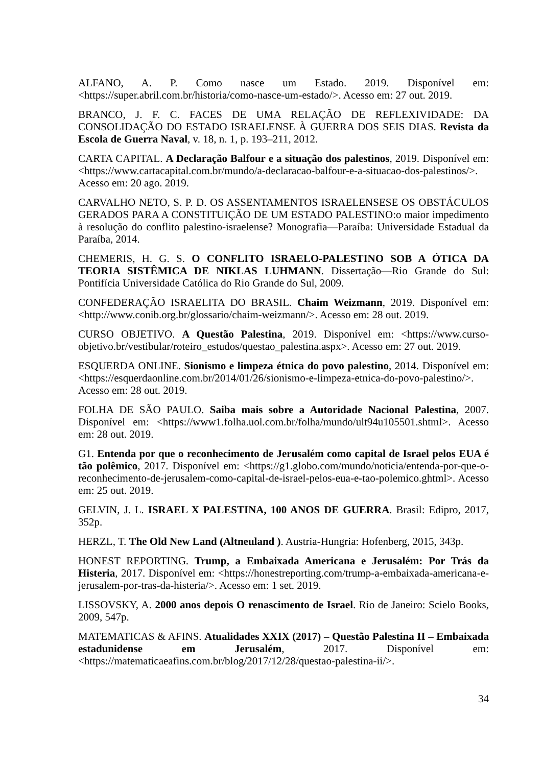ALFANO, A. P. Como nasce um Estado. 2019. Disponível em: <https://super.abril.com.br/historia/como-nasce-um-estado/>. Acesso em: 27 out. 2019.
BRANCO, J. F. C. FACES DE UMA RELAÇÃO DE REFLEXIVIDADE: DA CONSOLIDAÇÃO DO ESTADO ISRAELENSE À GUERRA DOS SEIS DIAS. Revista da Escola de Guerra Naval, v. 18, n. 1, p. 193–211, 2012.
CARTA CAPITAL. A Declaração Balfour e a situação dos palestinos, 2019. Disponível em: <https://www.cartacapital.com.br/mundo/a-declaracao-balfour-e-a-situacao-dos-palestinos/>. Acesso em: 20 ago. 2019.
CARVALHO NETO, S. P. D. OS ASSENTAMENTOS ISRAELENSESE OS OBSTÁCULOS GERADOS PARA A CONSTITUIÇÃO DE UM ESTADO PALESTINO:o maior impedimento à resolução do conflito palestino-israelense? Monografia—Paraíba: Universidade Estadual da Paraíba, 2014.
CHEMERIS, H. G. S. O CONFLITO ISRAELO-PALESTINO SOB A ÓTICA DA TEORIA SISTÊMICA DE NIKLAS LUHMANN. Dissertação—Rio Grande do Sul: Pontifícia Universidade Católica do Rio Grande do Sul, 2009.
CONFEDERAÇÃO ISRAELITA DO BRASIL. Chaim Weizmann, 2019. Disponível em: <http://www.conib.org.br/glossario/chaim-weizmann/>. Acesso em: 28 out. 2019.
CURSO OBJETIVO. A Questão Palestina, 2019. Disponível em: <https://www.curso-objetivo.br/vestibular/roteiro_estudos/questao_palestina.aspx>. Acesso em: 27 out. 2019.
ESQUERDA ONLINE. Sionismo e limpeza étnica do povo palestino, 2014. Disponível em: <https://esquerdaonline.com.br/2014/01/26/sionismo-e-limpeza-etnica-do-povo-palestino/>. Acesso em: 28 out. 2019.
FOLHA DE SÃO PAULO. Saiba mais sobre a Autoridade Nacional Palestina, 2007. Disponível em: <https://www1.folha.uol.com.br/folha/mundo/ult94u105501.shtml>. Acesso em: 28 out. 2019.
G1. Entenda por que o reconhecimento de Jerusalém como capital de Israel pelos EUA é tão polêmico, 2017. Disponível em: <https://g1.globo.com/mundo/noticia/entenda-por-que-o-reconhecimento-de-jerusalem-como-capital-de-israel-pelos-eua-e-tao-polemico.ghtml>. Acesso em: 25 out. 2019.
GELVIN, J. L. ISRAEL X PALESTINA, 100 ANOS DE GUERRA. Brasil: Edipro, 2017, 352p.
HERZL, T. The Old New Land (Altneuland ). Austria-Hungria: Hofenberg, 2015, 343p.
HONEST REPORTING. Trump, a Embaixada Americana e Jerusalém: Por Trás da Histeria, 2017. Disponível em: <https://honestreporting.com/trump-a-embaixada-americana-e-jerusalem-por-tras-da-histeria/>. Acesso em: 1 set. 2019.
LISSOVSKY, A. 2000 anos depois O renascimento de Israel. Rio de Janeiro: Scielo Books, 2009, 547p.
MATEMATICAS & AFINS. Atualidades XXIX (2017) – Questão Palestina II – Embaixada estadunidense em Jerusalém, 2017. Disponível em: <https://matematicaeafins.com.br/blog/2017/12/28/questao-palestina-ii/>.
34